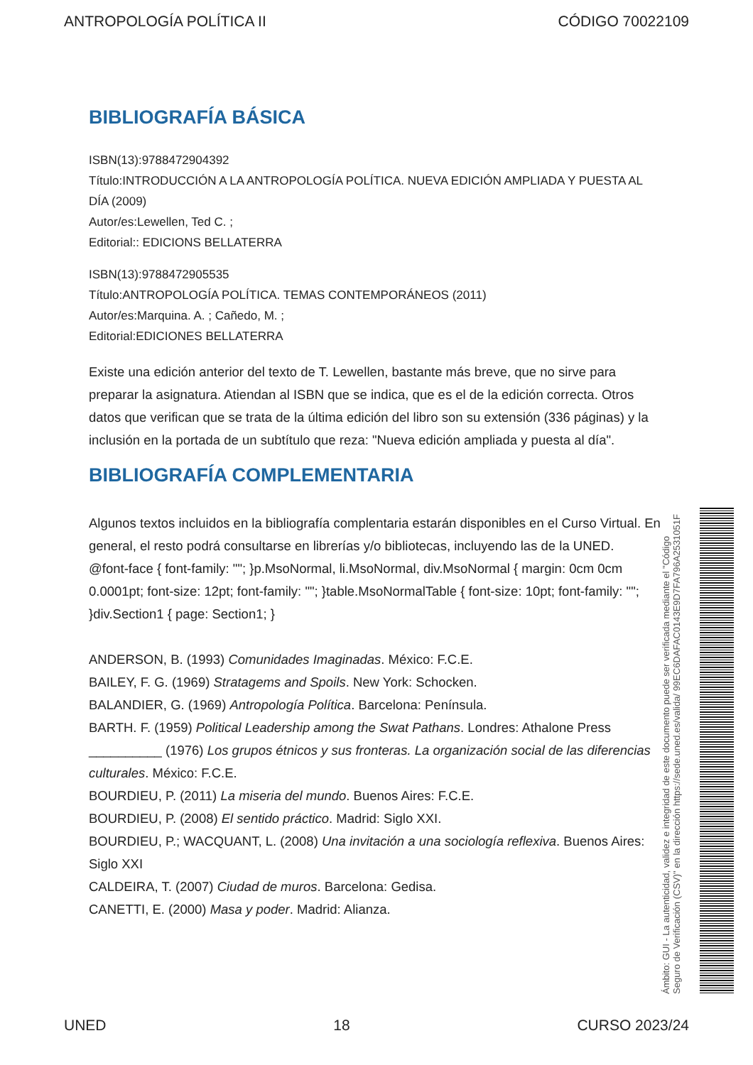ANTROPOLOGÍA POLÍTICA II CÓDIGO 70022109
BIBLIOGRAFÍA BÁSICA
ISBN(13):9788472904392
Título:INTRODUCCIÓN A LA ANTROPOLOGÍA POLÍTICA. NUEVA EDICIÓN AMPLIADA Y PUESTA AL DÍA (2009)
Autor/es:Lewellen, Ted C. ;
Editorial:: EDICIONS BELLATERRA
ISBN(13):9788472905535
Título:ANTROPOLOGÍA POLÍTICA. TEMAS CONTEMPORÁNEOS (2011)
Autor/es:Marquina. A. ; Cañedo, M. ;
Editorial:EDICIONES BELLATERRA
Existe una edición anterior del texto de T. Lewellen, bastante más breve, que no sirve para preparar la asignatura. Atiendan al ISBN que se indica, que es el de la edición correcta. Otros datos que verifican que se trata de la última edición del libro son su extensión (336 páginas) y la inclusión en la portada de un subtítulo que reza: "Nueva edición ampliada y puesta al día".
BIBLIOGRAFÍA COMPLEMENTARIA
Algunos textos incluidos en la bibliografía complentaria estarán disponibles en el Curso Virtual. En general, el resto podrá consultarse en librerías y/o bibliotecas, incluyendo las de la UNED.
@font-face { font-family: ""; }p.MsoNormal, li.MsoNormal, div.MsoNormal { margin: 0cm 0cm 0.0001pt; font-size: 12pt; font-family: ""; }table.MsoNormalTable { font-size: 10pt; font-family: ""; }div.Section1 { page: Section1; }
ANDERSON, B. (1993) Comunidades Imaginadas. México: F.C.E.
BAILEY, F. G. (1969) Stratagems and Spoils. New York: Schocken.
BALANDIER, G. (1969) Antropología Política. Barcelona: Península.
BARTH. F. (1959) Political Leadership among the Swat Pathans. Londres: Athalone Press
__________ (1976) Los grupos étnicos y sus fronteras. La organización social de las diferencias culturales. México: F.C.E.
BOURDIEU, P. (2011) La miseria del mundo. Buenos Aires: F.C.E.
BOURDIEU, P. (2008) El sentido práctico. Madrid: Siglo XXI.
BOURDIEU, P.; WACQUANT, L. (2008) Una invitación a una sociología reflexiva. Buenos Aires: Siglo XXI
CALDEIRA, T. (2007) Ciudad de muros. Barcelona: Gedisa.
CANETTI, E. (2000) Masa y poder. Madrid: Alianza.
Ámbito: GUI - La autenticidad, validez e integridad de este documento puede ser verificada mediante el "Código Seguro de Verificación (CSV)" en la dirección https://sede.uned.es/valida/ 99EC6DAFAC0143E9D7FA796A2531051F
UNED 18 CURSO 2023/24